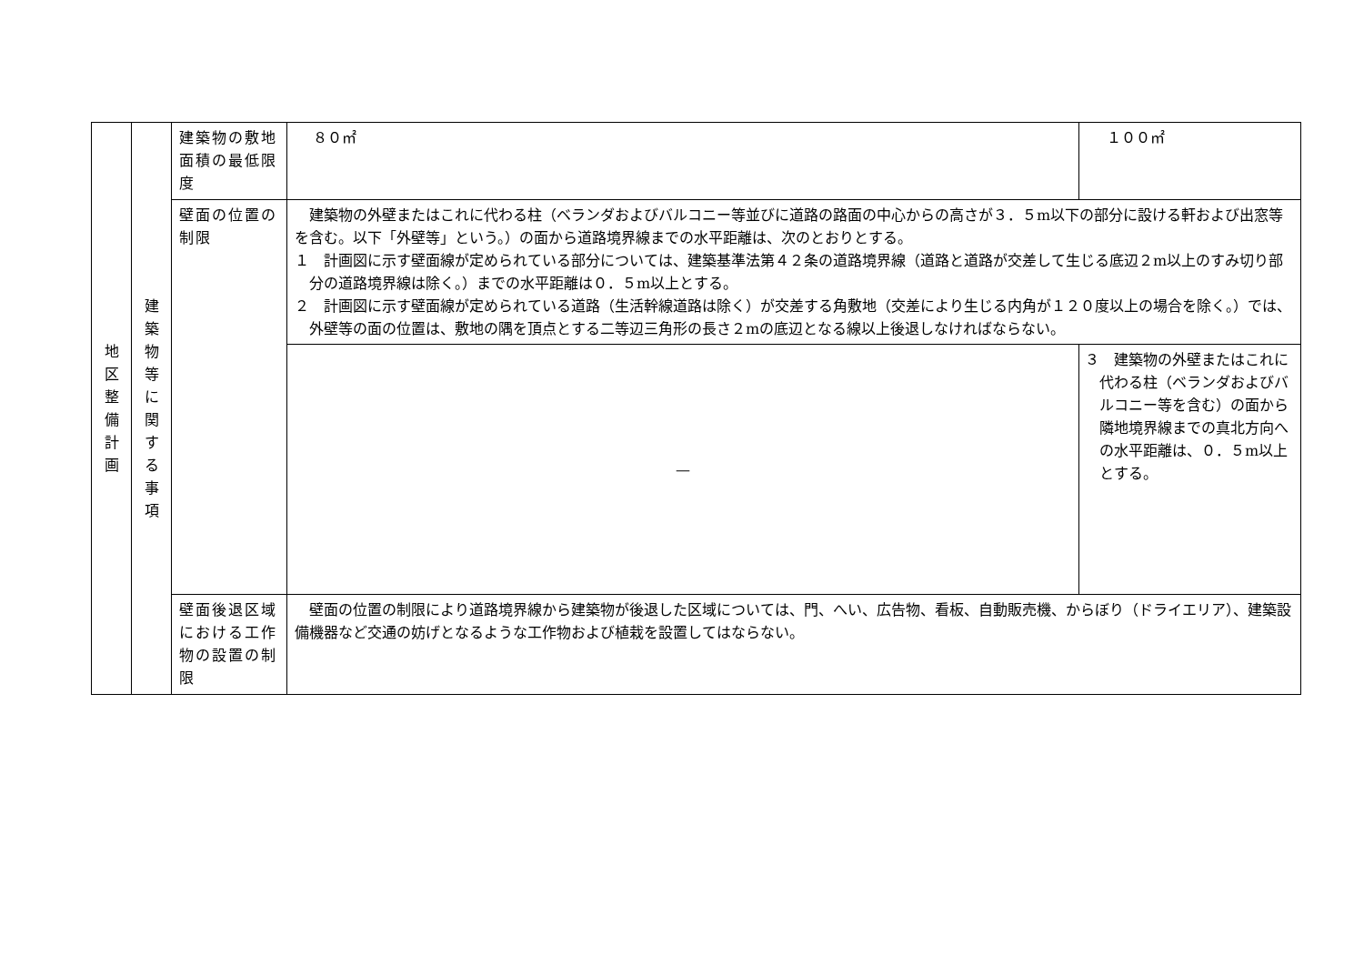| 地 区 整 備 計 画 | 建 築 物 等 に 関 す る 事 項 | 建築物の敷地面積の最低限度 | ８０㎡ | １００㎡ |
| | | 壁面の位置の制限 | 建築物の外壁またはこれに代わる柱（ベランダおよびバルコニー等並びに道路の路面の中心からの高さが３．５m以下の部分に設ける軒および出窓等を含む。以下「外壁等」という。）の面から道路境界線までの水平距離は、次のとおりとする。 １ 計画図に示す壁面線が定められている部分については、建築基準法第４２条の道路境界線（道路と道路が交差して生じる底辺２m以上のすみ切り部分の道路境界線は除く。）までの水平距離は０．５m以上とする。 ２ 計画図に示す壁面線が定められている道路（生活幹線道路は除く）が交差する角敷地（交差により生じる内角が１２０度以上の場合を除く。）では、外壁等の面の位置は、敷地の隅を頂点とする二等辺三角形の長さ２mの底辺となる線以上後退しなければならない。 | |
| | | | — | ３ 建築物の外壁またはこれに代わる柱（ベランダおよびバルコニー等を含む）の面から隣地境界線までの真北方向への水平距離は、０．５m以上とする。 |
| | | 壁面後退区域における工作物の設置の制限 | 壁面の位置の制限により道路境界線から建築物が後退した区域については、門、へい、広告物、看板、自動販売機、からぼり（ドライエリア）、建築設備機器など交通の妨げとなるような工作物および植栽を設置してはならない。 | |